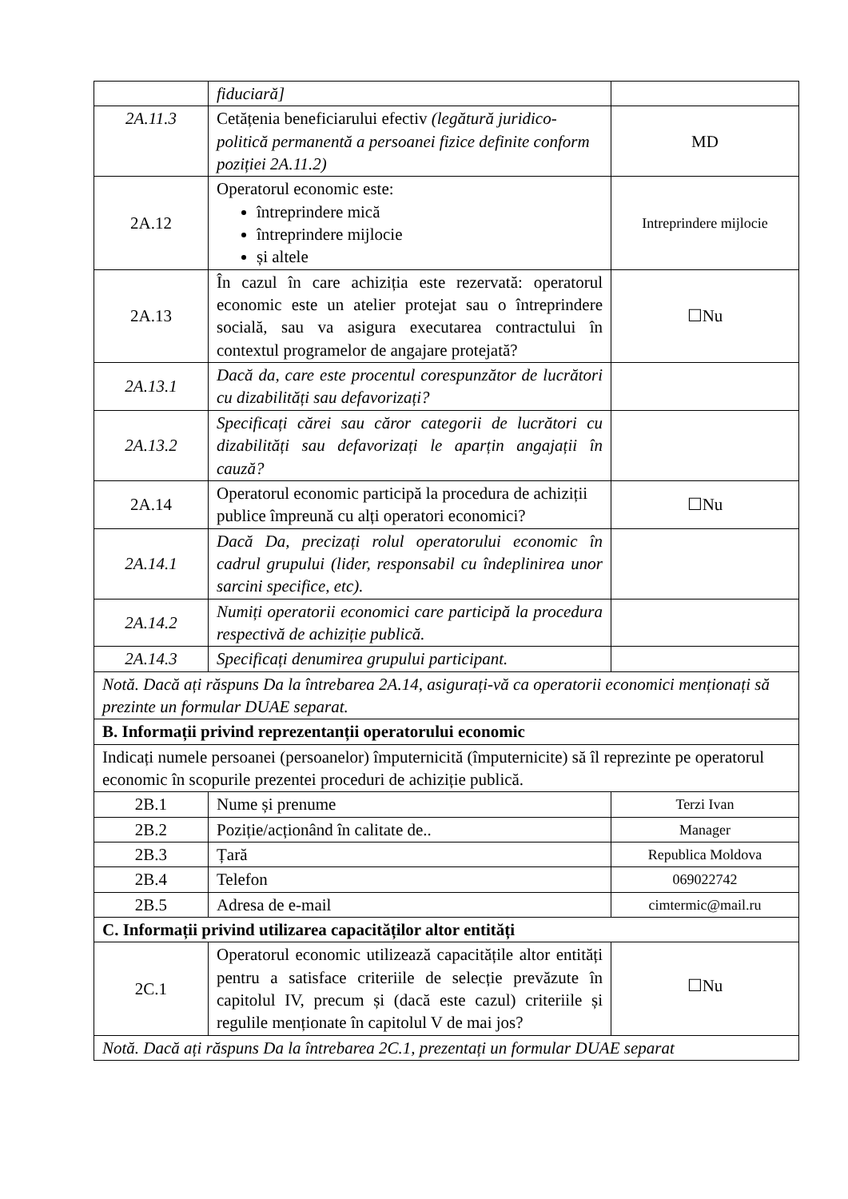| | fiduciară] | |
| 2A.11.3 | Cetățenia beneficiarului efectiv (legătură juridico-politică permanentă a persoanei fizice definite conform poziției 2A.11.2) | MD |
| 2A.12 | Operatorul economic este: întreprindere mică întreprindere mijlocie și altele | Intreprindere mijlocie |
| 2A.13 | În cazul în care achiziția este rezervată: operatorul economic este un atelier protejat sau o întreprindere socială, sau va asigura executarea contractului în contextul programelor de angajare protejată? | ☐Nu |
| 2A.13.1 | Dacă da, care este procentul corespunzător de lucrători cu dizabilități sau defavorizați? | |
| 2A.13.2 | Specificați cărei sau căror categorii de lucrători cu dizabilități sau defavorizați le aparțin angajații în cauză? | |
| 2A.14 | Operatorul economic participă la procedura de achiziții publice împreună cu alți operatori economici? | ☐Nu |
| 2A.14.1 | Dacă Da, precizați rolul operatorului economic în cadrul grupului (lider, responsabil cu îndeplinirea unor sarcini specifice, etc). | |
| 2A.14.2 | Numiți operatorii economici care participă la procedura respectivă de achiziție publică. | |
| 2A.14.3 | Specificați denumirea grupului participant. | |
| Notă. Dacă ați răspuns Da la întrebarea 2A.14, asigurați-vă ca operatorii economici menționați să prezinte un formular DUAE separat. | | |
| B. Informații privind reprezentanții operatorului economic | | |
| Indicați numele persoanei (persoanelor) împuternicită (împuternicite) să îl reprezinte pe operatorul economic în scopurile prezentei proceduri de achiziție publică. | | |
| 2B.1 | Nume și prenume | Terzi Ivan |
| 2B.2 | Poziție/acționând în calitate de.. | Manager |
| 2B.3 | Țară | Republica Moldova |
| 2B.4 | Telefon | 069022742 |
| 2B.5 | Adresa de e-mail | cimtermic@mail.ru |
| C. Informații privind utilizarea capacităților altor entități | | |
| 2C.1 | Operatorul economic utilizează capacitățile altor entități pentru a satisface criteriile de selecție prevăzute în capitolul IV, precum și (dacă este cazul) criteriile și regulile menționate în capitolul V de mai jos? | ☐Nu |
| Notă. Dacă ați răspuns Da la întrebarea 2C.1, prezentați un formular DUAE separat | | |